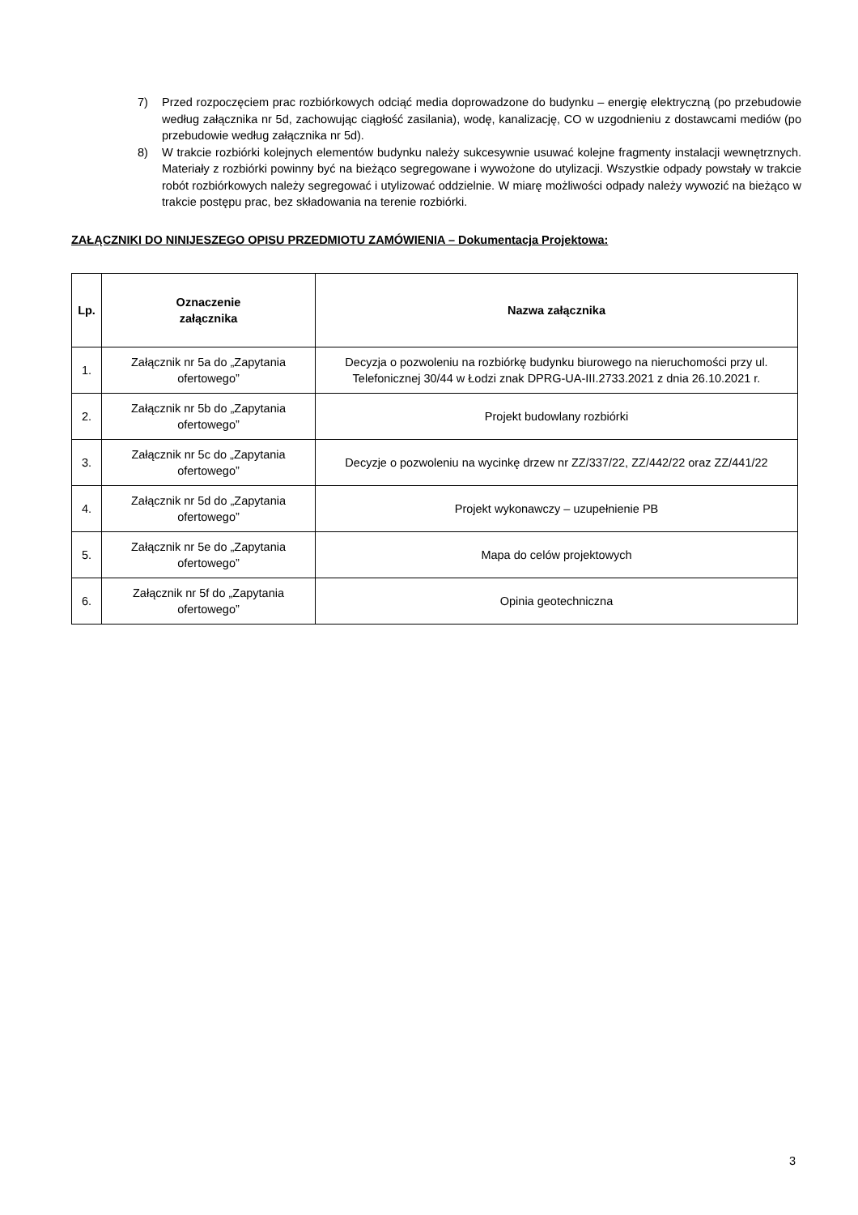7) Przed rozpoczęciem prac rozbiórkowych odciąć media doprowadzone do budynku – energię elektryczną (po przebudowie według załącznika nr 5d, zachowując ciągłość zasilania), wodę, kanalizację, CO w uzgodnieniu z dostawcami mediów (po przebudowie według załącznika nr 5d).
8) W trakcie rozbiórki kolejnych elementów budynku należy sukcesywnie usuwać kolejne fragmenty instalacji wewnętrznych. Materiały z rozbiórki powinny być na bieżąco segregowane i wywożone do utylizacji. Wszystkie odpady powstały w trakcie robót rozbiórkowych należy segregować i utylizować oddzielnie. W miarę możliwości odpady należy wywozić na bieżąco w trakcie postępu prac, bez składowania na terenie rozbiórki.
ZAŁĄCZNIKI DO NINIJESZEGO OPISU PRZEDMIOTU ZAMÓWIENIA – Dokumentacja Projektowa:
| Lp. | Oznaczenie załącznika | Nazwa załącznika |
| --- | --- | --- |
| 1. | Załącznik nr 5a do „Zapytania ofertowego” | Decyzja o pozwoleniu na rozbiórkę budynku biurowego na nieruchomości przy ul. Telefonicznej 30/44 w Łodzi znak DPRG-UA-III.2733.2021 z dnia 26.10.2021 r. |
| 2. | Załącznik nr 5b do „Zapytania ofertowego” | Projekt budowlany rozbiórki |
| 3. | Załącznik nr 5c do „Zapytania ofertowego” | Decyzje o pozwoleniu na wycinkę drzew nr ZZ/337/22, ZZ/442/22 oraz ZZ/441/22 |
| 4. | Załącznik nr 5d do „Zapytania ofertowego” | Projekt wykonawczy – uzupełnienie PB |
| 5. | Załącznik nr 5e do „Zapytania ofertowego” | Mapa do celów projektowych |
| 6. | Załącznik nr 5f do „Zapytania ofertowego” | Opinia geotechniczna |
3